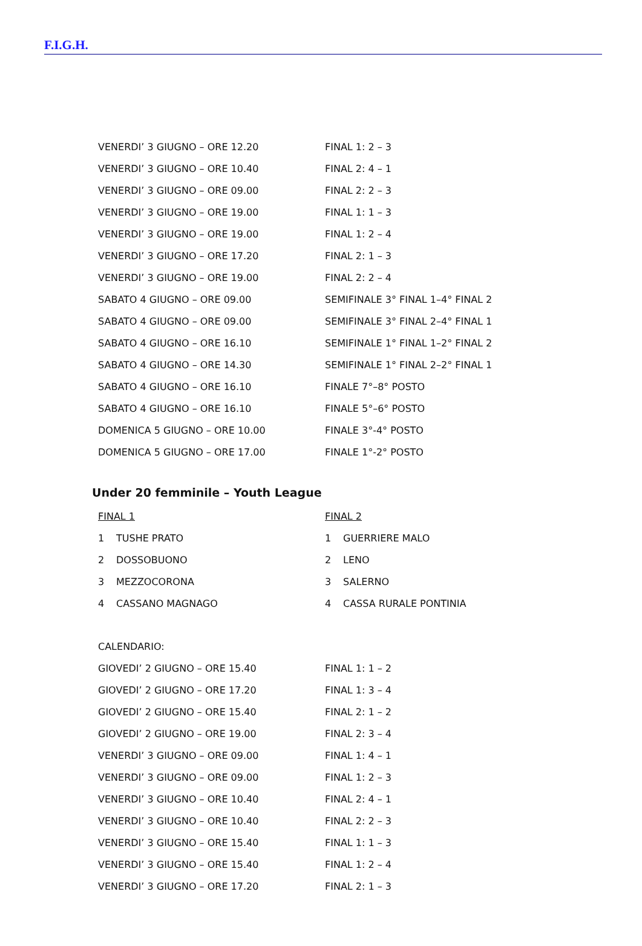F.I.G.H.
| VENERDI’ 3 GIUGNO – ORE 12.20 | FINAL 1: 2 – 3 |
| VENERDI’ 3 GIUGNO – ORE 10.40 | FINAL 2: 4 – 1 |
| VENERDI’ 3 GIUGNO – ORE 09.00 | FINAL 2: 2 – 3 |
| VENERDI’ 3 GIUGNO – ORE 19.00 | FINAL 1: 1 – 3 |
| VENERDI’ 3 GIUGNO – ORE 19.00 | FINAL 1: 2 – 4 |
| VENERDI’ 3 GIUGNO – ORE 17.20 | FINAL 2: 1 – 3 |
| VENERDI’ 3 GIUGNO – ORE 19.00 | FINAL 2: 2 – 4 |
| SABATO 4 GIUGNO – ORE 09.00 | SEMIFINALE 3° FINAL 1–4° FINAL 2 |
| SABATO 4 GIUGNO – ORE 09.00 | SEMIFINALE 3° FINAL 2–4° FINAL 1 |
| SABATO 4 GIUGNO – ORE 16.10 | SEMIFINALE 1° FINAL 1–2° FINAL 2 |
| SABATO 4 GIUGNO – ORE 14.30 | SEMIFINALE 1° FINAL 2–2° FINAL 1 |
| SABATO 4 GIUGNO – ORE 16.10 | FINALE 7°–8° POSTO |
| SABATO 4 GIUGNO – ORE 16.10 | FINALE 5°–6° POSTO |
| DOMENICA 5 GIUGNO – ORE 10.00 | FINALE 3°-4° POSTO |
| DOMENICA 5 GIUGNO – ORE 17.00 | FINALE 1°-2° POSTO |
Under 20 femminile – Youth League
| FINAL 1 | | FINAL 2 | |
| 1 | TUSHE PRATO | 1 | GUERRIERE MALO |
| 2 | DOSSOBUONO | 2 | LENO |
| 3 | MEZZOCORONA | 3 | SALERNO |
| 4 | CASSANO MAGNAGO | 4 | CASSA RURALE PONTINIA |
| CALENDARIO: | |
| GIOVEDI’ 2 GIUGNO – ORE 15.40 | FINAL 1: 1 – 2 |
| GIOVEDI’ 2 GIUGNO – ORE 17.20 | FINAL 1: 3 – 4 |
| GIOVEDI’ 2 GIUGNO – ORE 15.40 | FINAL 2: 1 – 2 |
| GIOVEDI’ 2 GIUGNO – ORE 19.00 | FINAL 2: 3 – 4 |
| VENERDI’ 3 GIUGNO – ORE 09.00 | FINAL 1: 4 – 1 |
| VENERDI’ 3 GIUGNO – ORE 09.00 | FINAL 1: 2 – 3 |
| VENERDI’ 3 GIUGNO – ORE 10.40 | FINAL 2: 4 – 1 |
| VENERDI’ 3 GIUGNO – ORE 10.40 | FINAL 2: 2 – 3 |
| VENERDI’ 3 GIUGNO – ORE 15.40 | FINAL 1: 1 – 3 |
| VENERDI’ 3 GIUGNO – ORE 15.40 | FINAL 1: 2 – 4 |
| VENERDI’ 3 GIUGNO – ORE 17.20 | FINAL 2: 1 – 3 |